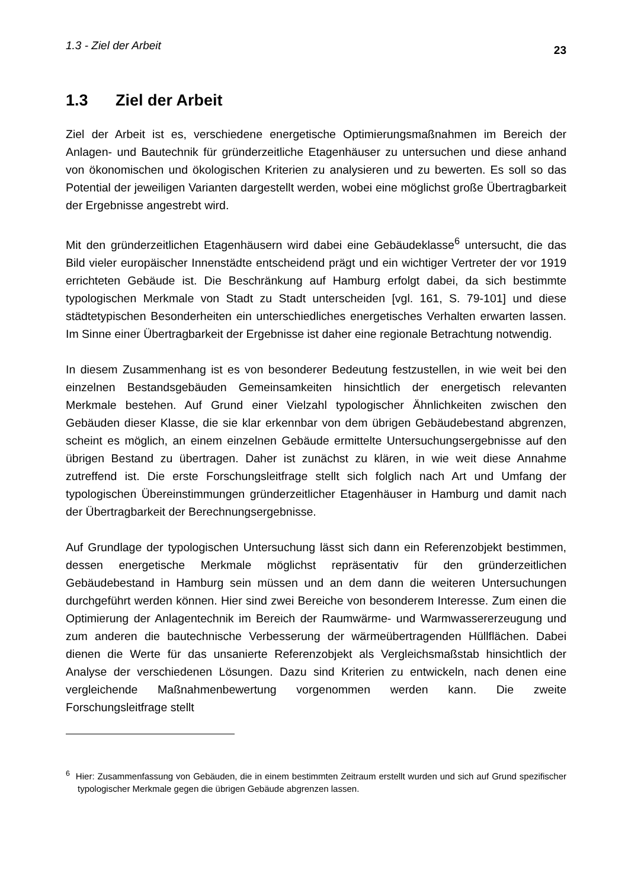1.3 - Ziel der Arbeit 23
1.3 Ziel der Arbeit
Ziel der Arbeit ist es, verschiedene energetische Optimierungsmaßnahmen im Bereich der Anlagen- und Bautechnik für gründerzeitliche Etagenhäuser zu untersuchen und diese anhand von ökonomischen und ökologischen Kriterien zu analysieren und zu bewerten. Es soll so das Potential der jeweiligen Varianten dargestellt werden, wobei eine möglichst große Übertragbarkeit der Ergebnisse angestrebt wird.
Mit den gründerzeitlichen Etagenhäusern wird dabei eine Gebäudeklasse<sup>6</sup> untersucht, die das Bild vieler europäischer Innenstädte entscheidend prägt und ein wichtiger Vertreter der vor 1919 errichteten Gebäude ist. Die Beschränkung auf Hamburg erfolgt dabei, da sich bestimmte typologischen Merkmale von Stadt zu Stadt unterscheiden [vgl. 161, S. 79-101] und diese städtetypischen Besonderheiten ein unterschiedliches energetisches Verhalten erwarten lassen. Im Sinne einer Übertragbarkeit der Ergebnisse ist daher eine regionale Betrachtung notwendig.
In diesem Zusammenhang ist es von besonderer Bedeutung festzustellen, in wie weit bei den einzelnen Bestandsgebäuden Gemeinsamkeiten hinsichtlich der energetisch relevanten Merkmale bestehen. Auf Grund einer Vielzahl typologischer Ähnlichkeiten zwischen den Gebäuden dieser Klasse, die sie klar erkennbar von dem übrigen Gebäudebestand abgrenzen, scheint es möglich, an einem einzelnen Gebäude ermittelte Untersuchungsergebnisse auf den übrigen Bestand zu übertragen. Daher ist zunächst zu klären, in wie weit diese Annahme zutreffend ist. Die erste Forschungsleitfrage stellt sich folglich nach Art und Umfang der typologischen Übereinstimmungen gründerzeitlicher Etagenhäuser in Hamburg und damit nach der Übertragbarkeit der Berechnungsergebnisse.
Auf Grundlage der typologischen Untersuchung lässt sich dann ein Referenzobjekt bestimmen, dessen energetische Merkmale möglichst repräsentativ für den gründerzeitlichen Gebäudebestand in Hamburg sein müssen und an dem dann die weiteren Untersuchungen durchgeführt werden können. Hier sind zwei Bereiche von besonderem Interesse. Zum einen die Optimierung der Anlagentechnik im Bereich der Raumwärme- und Warmwassererzeugung und zum anderen die bautechnische Verbesserung der wärmeübertragenden Hüllflächen. Dabei dienen die Werte für das unsanierte Referenzobjekt als Vergleichsmaßstab hinsichtlich der Analyse der verschiedenen Lösungen. Dazu sind Kriterien zu entwickeln, nach denen eine vergleichende Maßnahmenbewertung vorgenommen werden kann. Die zweite Forschungsleitfrage stellt
<sup>6</sup> Hier: Zusammenfassung von Gebäuden, die in einem bestimmten Zeitraum erstellt wurden und sich auf Grund spezifischer typologischer Merkmale gegen die übrigen Gebäude abgrenzen lassen.